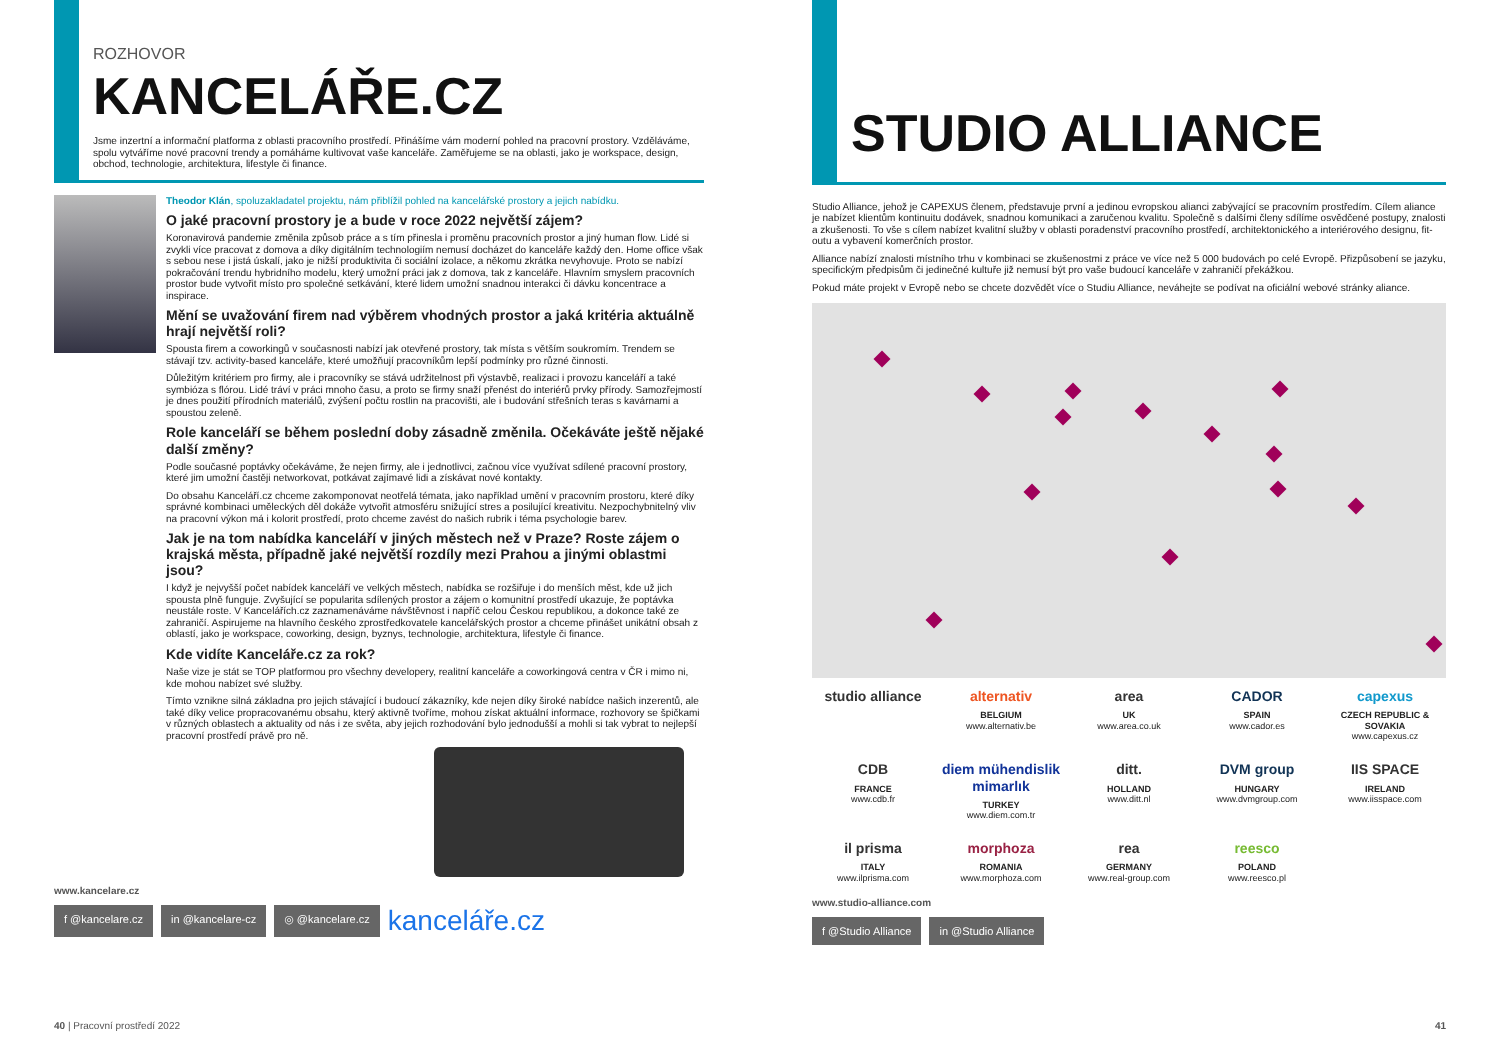ROZHOVOR
KANCELÁŘE.CZ
Jsme inzertní a informační platforma z oblasti pracovního prostředí. Přinášíme vám moderní pohled na pracovní prostory. Vzděláváme, spolu vytváříme nové pracovní trendy a pomáháme kultivovat vaše kanceláře. Zaměřujeme se na oblasti, jako je workspace, design, obchod, technologie, architektura, lifestyle či finance.
Theodor Klán, spoluzakladatel projektu, nám přiblížil pohled na kancelářské prostory a jejich nabídku.
O jaké pracovní prostory je a bude v roce 2022 největší zájem?
Koronavirová pandemie změnila způsob práce a s tím přinesla i proměnu pracovních prostor a jiný human flow. Lidé si zvykli více pracovat z domova a díky digitálním technologiím nemusí docházet do kanceláře každý den. Home office však s sebou nese i jistá úskalí, jako je nižší produktivita či sociální izolace, a někomu zkrátka nevyhovuje. Proto se nabízí pokračování trendu hybridního modelu, který umožní práci jak z domova, tak z kanceláře. Hlavním smyslem pracovních prostor bude vytvořit místo pro společné setkávání, které lidem umožní snadnou interakci či dávku koncentrace a inspirace.
Mění se uvažování firem nad výběrem vhodných prostor a jaká kritéria aktuálně hrají největší roli?
Spousta firem a coworkingů v současnosti nabízí jak otevřené prostory, tak místa s větším soukromím. Trendem se stávají tzv. activity-based kanceláře, které umožňují pracovníkům lepší podmínky pro různé činnosti.
Důležitým kritériem pro firmy, ale i pracovníky se stává udržitelnost při výstavbě, realizaci i provozu kanceláří a také symbióza s flórou. Lidé tráví v práci mnoho času, a proto se firmy snaží přenést do interiérů prvky přírody. Samozřejmostí je dnes použití přírodních materiálů, zvýšení počtu rostlin na pracovišti, ale i budování střešních teras s kavárnami a spoustou zeleně.
Role kanceláří se během poslední doby zásadně změnila. Očekáváte ještě nějaké další změny?
Podle současné poptávky očekáváme, že nejen firmy, ale i jednotlivci, začnou více využívat sdílené pracovní prostory, které jim umožní častěji networkovat, potkávat zajímavé lidi a získávat nové kontakty.
Do obsahu Kanceláří.cz chceme zakomponovat neotřelá témata, jako například umění v pracovním prostoru, které díky správné kombinaci uměleckých děl dokáže vytvořit atmosféru snižující stres a posilující kreativitu. Nezpochybnitelný vliv na pracovní výkon má i kolorit prostředí, proto chceme zavést do našich rubrik i téma psychologie barev.
Jak je na tom nabídka kanceláří v jiných městech než v Praze? Roste zájem o krajská města, případně jaké největší rozdíly mezi Prahou a jinými oblastmi jsou?
I když je nejvyšší počet nabídek kanceláří ve velkých městech, nabídka se rozšiřuje i do menších měst, kde už jich spousta plně funguje. Zvyšující se popularita sdílených prostor a zájem o komunitní prostředí ukazuje, že poptávka neustále roste. V Kancelářích.cz zaznamenáváme návštěvnost i napříč celou Českou republikou, a dokonce také ze zahraničí. Aspirujeme na hlavního českého zprostředkovatele kancelářských prostor a chceme přinášet unikátní obsah z oblastí, jako je workspace, coworking, design, byznys, technologie, architektura, lifestyle či finance.
Kde vidíte Kanceláře.cz za rok?
Naše vize je stát se TOP platformou pro všechny developery, realitní kanceláře a coworkingová centra v ČR i mimo ni, kde mohou nabízet své služby.
Tímto vznikne silná základna pro jejich stávající i budoucí zákazníky, kde nejen díky široké nabídce našich inzerentů, ale také díky velice propracovanému obsahu, který aktivně tvoříme, mohou získat aktuální informace, rozhovory se špičkami v různých oblastech a aktuality od nás i ze světa, aby jejich rozhodování bylo jednodušší a mohli si tak vybrat to nejlepší pracovní prostředí právě pro ně.
www.kancelare.cz
f @kancelare.cz in @kancelare-cz ◎ @kancelare.cz kanceláře.cz
40 | Pracovní prostředí 2022
STUDIO ALLIANCE
Studio Alliance, jehož je CAPEXUS členem, představuje první a jedinou evropskou alianci zabývající se pracovním prostředím. Cílem aliance je nabízet klientům kontinuitu dodávek, snadnou komunikaci a zaručenou kvalitu. Společně s dalšími členy sdílíme osvědčené postupy, znalosti a zkušenosti. To vše s cílem nabízet kvalitní služby v oblasti poradenství pracovního prostředí, architektonického a interiérového designu, fit-outu a vybavení komerčních prostor.
Alliance nabízí znalosti místního trhu v kombinaci se zkušenostmi z práce ve více než 5 000 budovách po celé Evropě. Přizpůsobení se jazyku, specifickým předpisům či jedinečné kultuře již nemusí být pro vaše budoucí kanceláře v zahraničí překážkou.
Pokud máte projekt v Evropě nebo se chcete dozvědět více o Studiu Alliance, neváhejte se podívat na oficiální webové stránky aliance.
studio alliance
alternativ
BELGIUM
www.alternativ.be
area
UK
www.area.co.uk
CADOR
SPAIN
www.cador.es
capexus
CZECH REPUBLIC & SOVAKIA
www.capexus.cz
CDB
FRANCE
www.cdb.fr
diem mühendislik mimarlık
TURKEY
www.diem.com.tr
ditt.
HOLLAND
www.ditt.nl
DVM group
HUNGARY
www.dvmgroup.com
IIS SPACE
IRELAND
www.iisspace.com
il prisma
ITALY
www.ilprisma.com
morphoza
ROMANIA
www.morphoza.com
rea
GERMANY
www.real-group.com
reesco
POLAND
www.reesco.pl
www.studio-alliance.com
f @Studio Alliance in @Studio Alliance
41